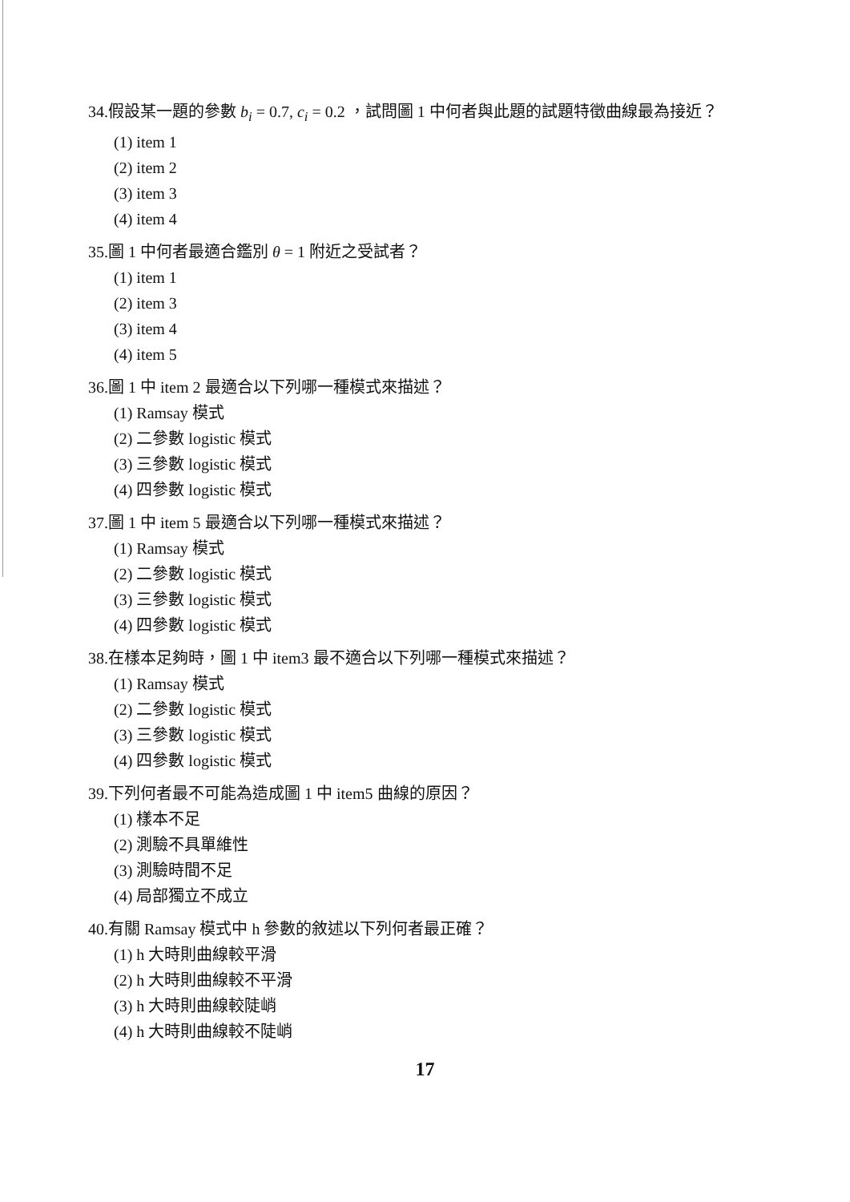34.假設某一題的參數 b<sub>i</sub> = 0.7, c<sub>i</sub> = 0.2 ，試問圖 1 中何者與此題的試題特徵曲線最為接近？
(1) item 1
(2) item 2
(3) item 3
(4) item 4
35.圖 1 中何者最適合鑑別 θ = 1 附近之受試者？
(1) item 1
(2) item 3
(3) item 4
(4) item 5
36.圖 1 中 item 2 最適合以下列哪一種模式來描述？
(1) Ramsay 模式
(2) 二參數 logistic 模式
(3) 三參數 logistic 模式
(4) 四參數 logistic 模式
37.圖 1 中 item 5 最適合以下列哪一種模式來描述？
(1) Ramsay 模式
(2) 二參數 logistic 模式
(3) 三參數 logistic 模式
(4) 四參數 logistic 模式
38.在樣本足夠時，圖 1 中 item3 最不適合以下列哪一種模式來描述？
(1) Ramsay 模式
(2) 二參數 logistic 模式
(3) 三參數 logistic 模式
(4) 四參數 logistic 模式
39.下列何者最不可能為造成圖 1 中 item5 曲線的原因？
(1) 樣本不足
(2) 測驗不具單維性
(3) 測驗時間不足
(4) 局部獨立不成立
40.有關 Ramsay 模式中 h 參數的敘述以下列何者最正確？
(1) h 大時則曲線較平滑
(2) h 大時則曲線較不平滑
(3) h 大時則曲線較陡峭
(4) h 大時則曲線較不陡峭
17